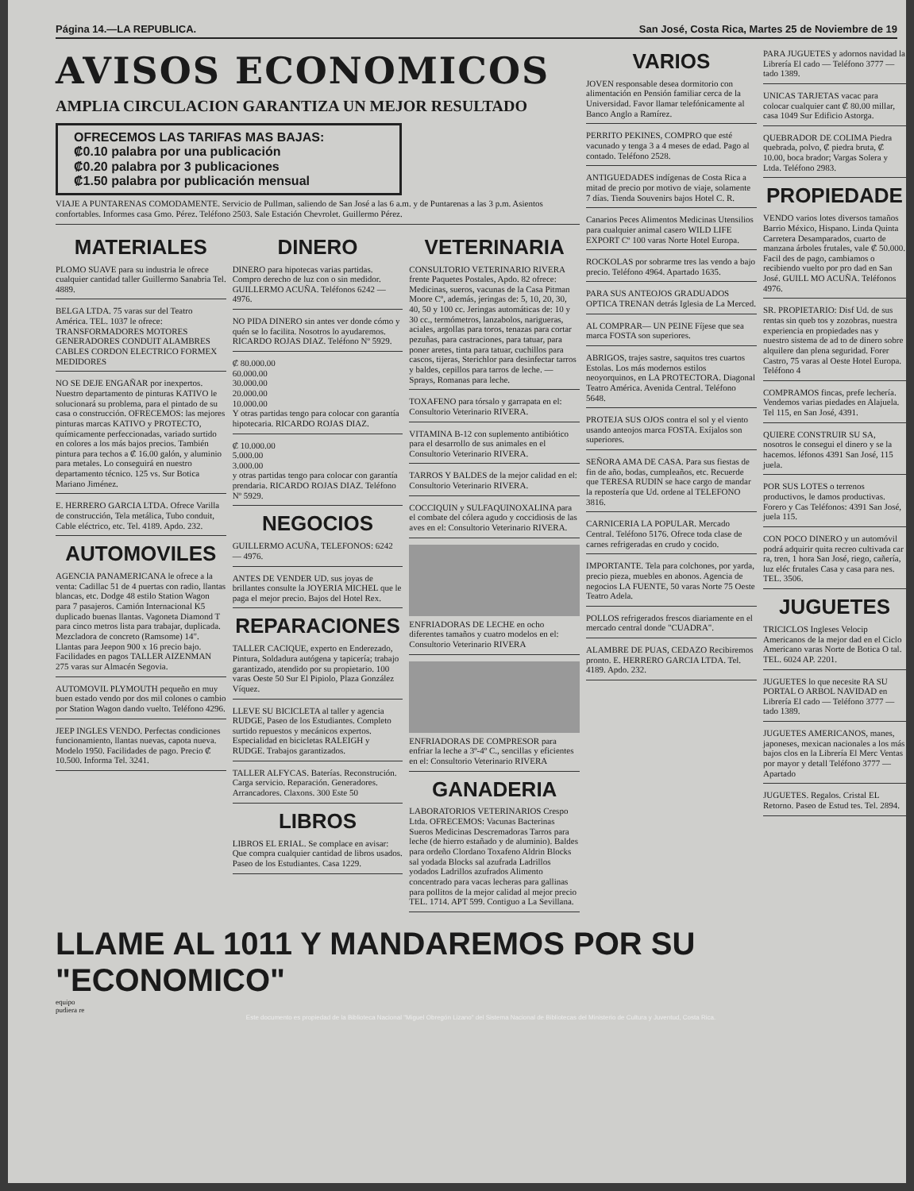Página 14.—LA REPUBLICA. San José, Costa Rica, Martes 25 de Noviembre de 19
AVISOS ECONOMICOS
AMPLIA CIRCULACION GARANTIZA UN MEJOR RESULTADO
OFRECEMOS LAS TARIFAS MAS BAJAS:
₡0.10 palabra por una publicación
₡0.20 palabra por 3 publicaciones
₡1.50 palabra por publicación mensual
VIAJE A PUNTARENAS COMODAMENTE. Servicio de Pullman, saliendo de San José a las 6 a.m. y de Puntarenas a las 3 p.m. Asientos confortables. Informes casa Gmo. Pérez. Teléfono 2503. Sale Estación Chevrolet. Guillermo Pérez.
MATERIALES
PLOMO SUAVE para su industria le ofrece cualquier cantidad taller Guillermo Sanabria Tel. 4889.
BELGA LTDA. 75 varas sur del Teatro América. TEL. 1037 le ofrece: TRANSFORMADORES MOTORES GENERADORES CONDUIT ALAMBRES CABLES CORDON ELECTRICO FORMEX MEDIDORES
NO SE DEJE ENGAÑAR por inexpertos. Nuestro departamento de pinturas KATIVO le solucionará su problema, para el pintado de su casa o construcción. OFRECEMOS: las mejores pinturas marcas KATIVO y PROTECTO, químicamente perfeccionadas, variado surtido en colores a los más bajos precios. También pintura para techos a ₡ 16.00 galón, y aluminio para metales. Lo conseguirá en nuestro departamento técnico. 125 vs. Sur Botica Mariano Jiménez.
E. HERRERO GARCIA LTDA. Ofrece Varilla de construcción, Tela metálica, Tubo conduit, Cable eléctrico, etc. Tel. 4189. Apdo. 232.
AUTOMOVILES
AGENCIA PANAMERICANA le ofrece a la venta: Cadillac 51 de 4 puertas con radio, llantas blancas, etc. Dodge 48 estilo Station Wagon para 7 pasajeros. Camión Internacional K5 duplicado buenas llantas. Vagoneta Diamond T para cinco metros lista para trabajar, duplicada. Mezcladora de concreto (Ramsome) 14". Llantas para Jeepon 900 x 16 precio bajo. Facilidades en pagos TALLER AIZENMAN 275 varas sur Almacén Segovia.
AUTOMOVIL PLYMOUTH pequeño en muy buen estado vendo por dos mil colones o cambio por Station Wagon dando vuelto. Teléfono 4296.
JEEP INGLES VENDO. Perfectas condiciones funcionamiento, llantas nuevas, capota nueva. Modelo 1950. Facilidades de pago. Precio ₡ 10.500. Informa Tel. 3241.
DINERO
DINERO para hipotecas varias partidas. Compro derecho de luz con o sin medidor. GUILLERMO ACUÑA. Teléfonos 6242 — 4976.
NO PIDA DINERO sin antes ver donde cómo y quén se lo facilita. Nosotros lo ayudaremos. RICARDO ROJAS DIAZ. Teléfono Nº 5929.
₡ 80.000.00
60.000.00
30.000.00
20.000.00
10.000.00
Y otras partidas tengo para colocar con garantía hipotecaria. RICARDO ROJAS DIAZ.
₡ 10.000.00
5.000.00
3.000.00
y otras partidas tengo para colocar con garantía prendaria. RICARDO ROJAS DIAZ. Teléfono Nº 5929.
NEGOCIOS
GUILLERMO ACUÑA, TELEFONOS: 6242 — 4976.
ANTES DE VENDER UD. sus joyas de brillantes consulte la JOYERIA MICHEL que le paga el mejor precio. Bajos del Hotel Rex.
REPARACIONES
TALLER CACIQUE, experto en Enderezado, Pintura, Soldadura autógena y tapicería; trabajo garantizado, atendido por su propietario. 100 varas Oeste 50 Sur El Pipiolo, Plaza González Víquez.
LLEVE SU BICICLETA al taller y agencia RUDGE, Paseo de los Estudiantes. Completo surtido repuestos y mecánicos expertos. Especialidad en bicicletas RALEIGH y RUDGE. Trabajos garantizados.
TALLER ALFYCAS. Baterías. Reconstrución. Carga servicio. Reparación. Generadores. Arrancadores. Claxons. 300 Este 50
LIBROS
LIBROS EL ERIAL. Se complace en avisar: Que compra cualquier cantidad de libros usados. Paseo de los Estudiantes. Casa 1229.
VETERINARIA
CONSULTORIO VETERINARIO RIVERA frente Paquetes Postales, Apdo. 82 ofrece: Medicinas, sueros, vacunas de la Casa Pitman Moore Cº, además, jeringas de: 5, 10, 20, 30, 40, 50 y 100 cc. Jeringas automáticas de: 10 y 30 cc., termómetros, lanzabolos, narigueras, aciales, argollas para toros, tenazas para cortar pezuñas, para castraciones, para tatuar, para poner aretes, tinta para tatuar, cuchillos para cascos, tijeras, Sterichlor para desinfectar tarros y baldes, cepillos para tarros de leche. — Sprays, Romanas para leche.
TOXAFENO para tórsalo y garrapata en el: Consultorio Veterinario RIVERA.
VITAMINA B-12 con suplemento antibiótico para el desarrollo de sus animales en el Consultorio Veterinario RIVERA.
TARROS Y BALDES de la mejor calidad en el: Consultorio Veterinario RIVERA.
COCCIQUIN y SULFAQUINOXALINA para el combate del cólera agudo y coccidiosis de las aves en el: Consultorio Veterinario RIVERA.
ENFRIADORAS DE LECHE en ocho diferentes tamaños y cuatro modelos en el: Consultorio Veterinario RIVERA
ENFRIADORAS DE COMPRESOR para enfriar la leche a 3º-4º C., sencillas y eficientes en el: Consultorio Veterinario RIVERA
GANADERIA
LABORATORIOS VETERINARIOS Crespo Ltda. OFRECEMOS: Vacunas Bacterinas Sueros Medicinas Descremadoras Tarros para leche (de hierro estañado y de aluminio). Baldes para ordeño Clordano Toxafeno Aldrin Blocks sal yodada Blocks sal azufrada Ladrillos yodados Ladrillos azufrados Alimento concentrado para vacas lecheras para gallinas para pollitos de la mejor calidad al mejor precio TEL. 1714. APT 599. Contiguo a La Sevillana.
VARIOS
JOVEN responsable desea dormitorio con alimentación en Pensión familiar cerca de la Universidad. Favor llamar telefónicamente al Banco Anglo a Ramírez.
PERRITO PEKINES, COMPRO que esté vacunado y tenga 3 a 4 meses de edad. Pago al contado. Teléfono 2528.
ANTIGUEDADES indígenas de Costa Rica a mitad de precio por motivo de viaje, solamente 7 días. Tienda Souvenirs bajos Hotel C. R.
Canarios Peces Alimentos Medicinas Utensilios para cualquier animal casero WILD LIFE EXPORT Cº 100 varas Norte Hotel Europa.
ROCKOLAS por sobrarme tres las vendo a bajo precio. Teléfono 4964. Apartado 1635.
PARA SUS ANTEOJOS GRADUADOS
OPTICA TRENAN detrás Iglesia de La Merced.
AL COMPRAR— UN PEINE Fíjese que sea marca FOSTA son superiores.
ABRIGOS, trajes sastre, saquitos tres cuartos Estolas. Los más modernos estilos neoyorquinos, en LA PROTECTORA. Diagonal Teatro América. Avenida Central. Teléfono 5648.
PROTEJA SUS OJOS contra el sol y el viento usando anteojos marca FOSTA. Exíjalos son superiores.
SEÑORA AMA DE CASA. Para sus fiestas de fin de año, bodas, cumpleaños, etc. Recuerde que TERESA RUDIN se hace cargo de mandar la repostería que Ud. ordene al TELEFONO 3816.
CARNICERIA LA POPULAR. Mercado Central. Teléfono 5176. Ofrece toda clase de carnes refrigeradas en crudo y cocido.
IMPORTANTE. Tela para colchones, por yarda, precio pieza, muebles en abonos. Agencia de negocios LA FUENTE, 50 varas Norte 75 Oeste Teatro Adela.
POLLOS refrigerados frescos diariamente en el mercado central donde "CUADRA".
ALAMBRE DE PUAS, CEDAZO Recibiremos pronto. E. HERRERO GARCIA LTDA. Tel. 4189. Apdo. 232.
PARA JUGUETES y adornos navidad la Librería El cado — Teléfono 3777 — tado 1389.
UNICAS TARJETAS vacac para colocar cualquier cant ₡ 80.00 millar, casa 1049 Sur Edificio Astorga.
QUEBRADOR DE COLIMA Piedra quebrada, polvo, ₡ piedra bruta, ₡ 10.00, boca brador; Vargas Solera y Ltda. Teléfono 2983.
PROPIEDADE
VENDO varios lotes diversos tamaños Barrio México, Hispano. Linda Quinta Carretera Desamparados, cuarto de manzana árboles frutales, vale ₡ 50.000. Facil des de pago, cambiamos o recibiendo vuelto por pro dad en San José. GUILL MO ACUÑA. Teléfonos 4976.
SR. PROPIETARIO: Disf Ud. de sus rentas sin queb tos y zozobras, nuestra experiencia en propiedades nas y nuestro sistema de ad to de dinero sobre alquilere dan plena seguridad. Forer Castro, 75 varas al Oeste Hotel Europa. Teléfono 4
COMPRAMOS fincas, prefe lechería. Vendemos varias piedades en Alajuela. Tel 115, en San José, 4391.
QUIERE CONSTRUIR SU SA, nosotros le consegui el dinero y se la hacemos. léfonos 4391 San José, 115 juela.
POR SUS LOTES o terrenos productivos, le damos productivas. Forero y Cas Teléfonos: 4391 San José, juela 115.
CON POCO DINERO y un automóvil podrá adquirir quita recreo cultivada car ra, tren, 1 hora San José, riego, cañería, luz eléc frutales Casa y casa para nes. TEL. 3506.
JUGUETES
TRICICLOS Ingleses Velocip Americanos de la mejor dad en el Ciclo Americano varas Norte de Botica O tal. TEL. 6024 AP. 2201.
JUGUETES lo que necesite RA SU PORTAL O ARBOL NAVIDAD en Librería El cado — Teléfono 3777 — tado 1389.
JUGUETES AMERICANOS, manes, japoneses, mexican nacionales a los más bajos clos en la Librería El Merc Ventas por mayor y detall Teléfono 3777 — Apartado
JUGUETES. Regalos. Cristal EL Retorno. Paseo de Estud tes. Tel. 2894.
LLAME AL 1011 Y MANDAREMOS POR SU "ECONOMICO"
equipo
pudiera re
Este documento es propiedad de la Biblioteca Nacional "Miguel Obregón Lizano" del Sistema Nacional de Bibliotecas del Ministerio de Cultura y Juventud, Costa Rica.